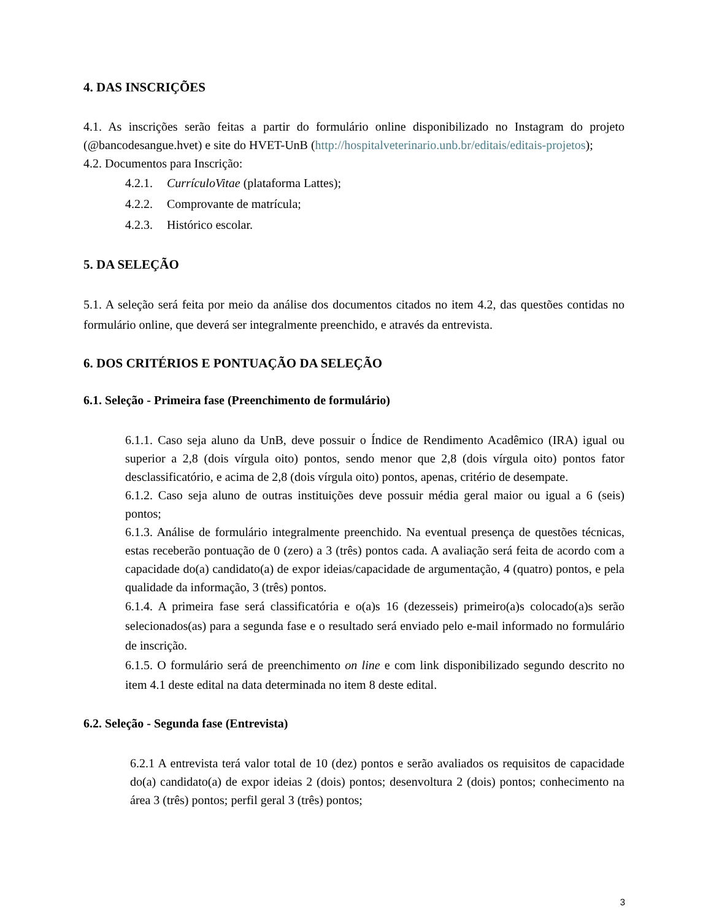4. DAS INSCRIÇÕES
4.1. As inscrições serão feitas a partir do formulário online disponibilizado no Instagram do projeto (@bancodesangue.hvet) e site do HVET-UnB (http://hospitalveterinario.unb.br/editais/editais-projetos);
4.2. Documentos para Inscrição:
4.2.1. CurrículoVitae (plataforma Lattes);
4.2.2. Comprovante de matrícula;
4.2.3. Histórico escolar.
5. DA SELEÇÃO
5.1. A seleção será feita por meio da análise dos documentos citados no item 4.2, das questões contidas no formulário online, que deverá ser integralmente preenchido, e através da entrevista.
6. DOS CRITÉRIOS E PONTUAÇÃO DA SELEÇÃO
6.1. Seleção - Primeira fase (Preenchimento de formulário)
6.1.1. Caso seja aluno da UnB, deve possuir o Índice de Rendimento Acadêmico (IRA) igual ou superior a 2,8 (dois vírgula oito) pontos, sendo menor que 2,8 (dois vírgula oito) pontos fator desclassificatório, e acima de 2,8 (dois vírgula oito) pontos, apenas, critério de desempate.
6.1.2. Caso seja aluno de outras instituições deve possuir média geral maior ou igual a 6 (seis) pontos;
6.1.3. Análise de formulário integralmente preenchido. Na eventual presença de questões técnicas, estas receberão pontuação de 0 (zero) a 3 (três) pontos cada. A avaliação será feita de acordo com a capacidade do(a) candidato(a) de expor ideias/capacidade de argumentação, 4 (quatro) pontos, e pela qualidade da informação, 3 (três) pontos.
6.1.4. A primeira fase será classificatória e o(a)s 16 (dezesseis) primeiro(a)s colocado(a)s serão selecionados(as) para a segunda fase e o resultado será enviado pelo e-mail informado no formulário de inscrição.
6.1.5. O formulário será de preenchimento on line e com link disponibilizado segundo descrito no item 4.1 deste edital na data determinada no item 8 deste edital.
6.2. Seleção - Segunda fase (Entrevista)
6.2.1 A entrevista terá valor total de 10 (dez) pontos e serão avaliados os requisitos de capacidade do(a) candidato(a) de expor ideias 2 (dois) pontos; desenvoltura 2 (dois) pontos; conhecimento na área 3 (três) pontos; perfil geral 3 (três) pontos;
3